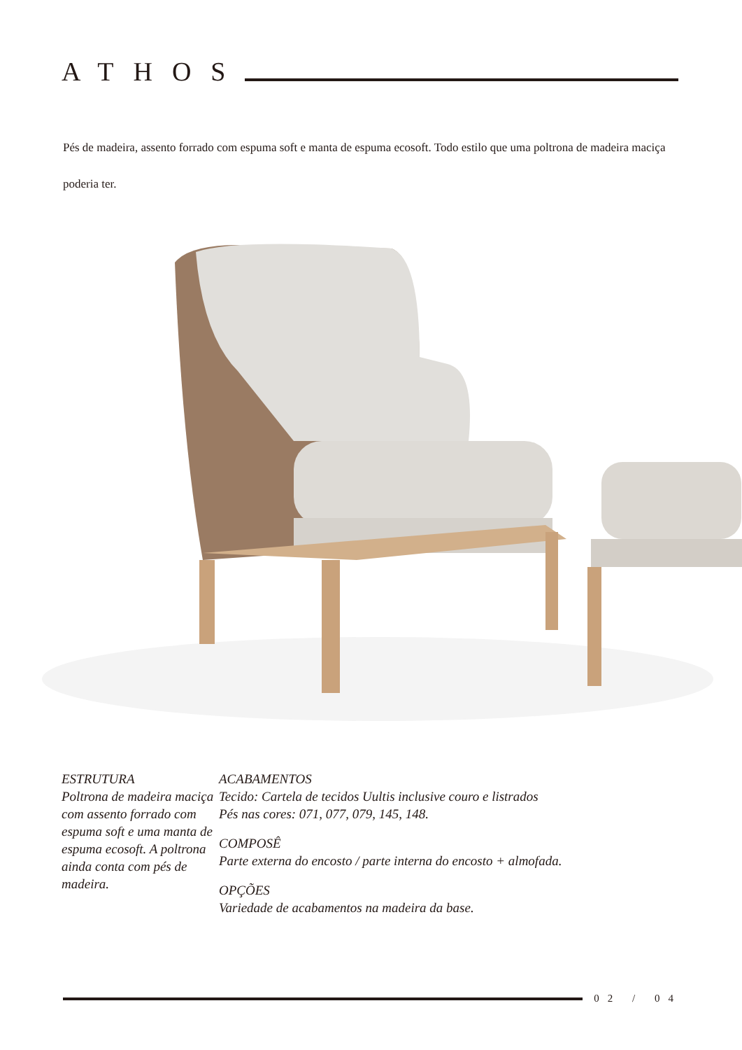ATHOS
Pés de madeira, assento forrado com espuma soft e manta de espuma ecosoft. Todo estilo que uma poltrona de madeira maciça poderia ter.
ESTRUTURA
Poltrona de madeira maciça com assento forrado com espuma soft e uma manta de espuma ecosoft. A poltrona ainda conta com pés de madeira.
ACABAMENTOS
Tecido: Cartela de tecidos Uultis inclusive couro e listrados
Pés nas cores: 071, 077, 079, 145, 148.
COMPOSÊ
Parte externa do encosto / parte interna do encosto + almofada.
OPÇÕES
Variedade de acabamentos na madeira da base.
02 / 04